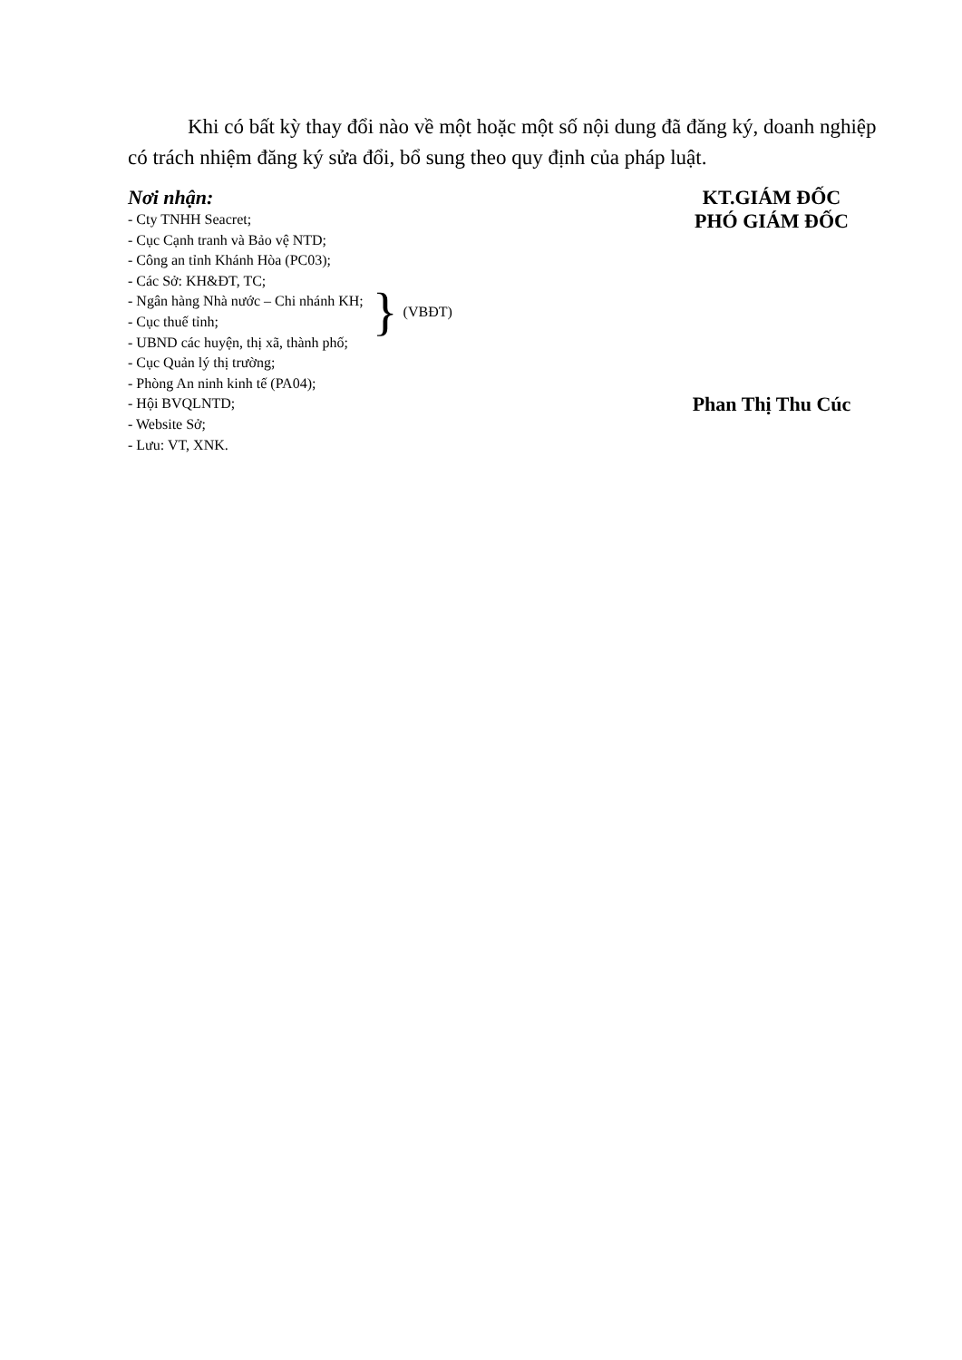Khi có bất kỳ thay đổi nào về một hoặc một số nội dung đã đăng ký, doanh nghiệp có trách nhiệm đăng ký sửa đổi, bổ sung theo quy định của pháp luật.
Nơi nhận:
- Cty TNHH Seacret;
- Cục Cạnh tranh và Bảo vệ NTD;
- Công an tỉnh Khánh Hòa (PC03);
- Các Sở: KH&ĐT, TC;
- Ngân hàng Nhà nước – Chi nhánh KH;
- Cục thuế tỉnh;
- UBND các huyện, thị xã, thành phố;
} (VBĐT)
- Cục Quản lý thị trường;
- Phòng An ninh kinh tế (PA04);
- Hội BVQLNTD;
- Website Sở;
- Lưu: VT, XNK.
KT.GIÁM ĐỐC
PHÓ GIÁM ĐỐC
Phan Thị Thu Cúc